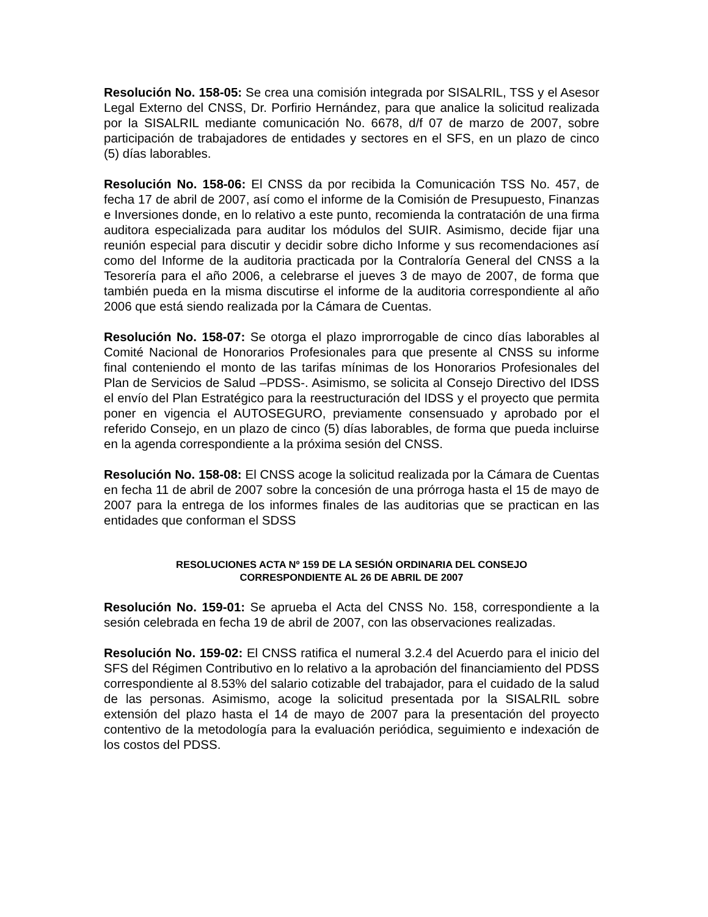Resolución No. 158-05: Se crea una comisión integrada por SISALRIL, TSS y el Asesor Legal Externo del CNSS, Dr. Porfirio Hernández, para que analice la solicitud realizada por la SISALRIL mediante comunicación No. 6678, d/f 07 de marzo de 2007, sobre participación de trabajadores de entidades y sectores en el SFS, en un plazo de cinco (5) días laborables.
Resolución No. 158-06: El CNSS da por recibida la Comunicación TSS No. 457, de fecha 17 de abril de 2007, así como el informe de la Comisión de Presupuesto, Finanzas e Inversiones donde, en lo relativo a este punto, recomienda la contratación de una firma auditora especializada para auditar los módulos del SUIR. Asimismo, decide fijar una reunión especial para discutir y decidir sobre dicho Informe y sus recomendaciones así como del Informe de la auditoria practicada por la Contraloría General del CNSS a la Tesorería para el año 2006, a celebrarse el jueves 3 de mayo de 2007, de forma que también pueda en la misma discutirse el informe de la auditoria correspondiente al año 2006 que está siendo realizada por la Cámara de Cuentas.
Resolución No. 158-07: Se otorga el plazo improrrogable de cinco días laborables al Comité Nacional de Honorarios Profesionales para que presente al CNSS su informe final conteniendo el monto de las tarifas mínimas de los Honorarios Profesionales del Plan de Servicios de Salud –PDSS-. Asimismo, se solicita al Consejo Directivo del IDSS el envío del Plan Estratégico para la reestructuración del IDSS y el proyecto que permita poner en vigencia el AUTOSEGURO, previamente consensuado y aprobado por el referido Consejo, en un plazo de cinco (5) días laborables, de forma que pueda incluirse en la agenda correspondiente a la próxima sesión del CNSS.
Resolución No. 158-08: El CNSS acoge la solicitud realizada por la Cámara de Cuentas en fecha 11 de abril de 2007 sobre la concesión de una prórroga hasta el 15 de mayo de 2007 para la entrega de los informes finales de las auditorias que se practican en las entidades que conforman el SDSS
RESOLUCIONES ACTA Nº 159 DE LA SESIÓN ORDINARIA DEL CONSEJO
CORRESPONDIENTE AL 26 DE ABRIL DE 2007
Resolución No. 159-01: Se aprueba el Acta del CNSS No. 158, correspondiente a la sesión celebrada en fecha 19 de abril de 2007, con las observaciones realizadas.
Resolución No. 159-02: El CNSS ratifica el numeral 3.2.4 del Acuerdo para el inicio del SFS del Régimen Contributivo en lo relativo a la aprobación del financiamiento del PDSS correspondiente al 8.53% del salario cotizable del trabajador, para el cuidado de la salud de las personas. Asimismo, acoge la solicitud presentada por la SISALRIL sobre extensión del plazo hasta el 14 de mayo de 2007 para la presentación del proyecto contentivo de la metodología para la evaluación periódica, seguimiento e indexación de los costos del PDSS.